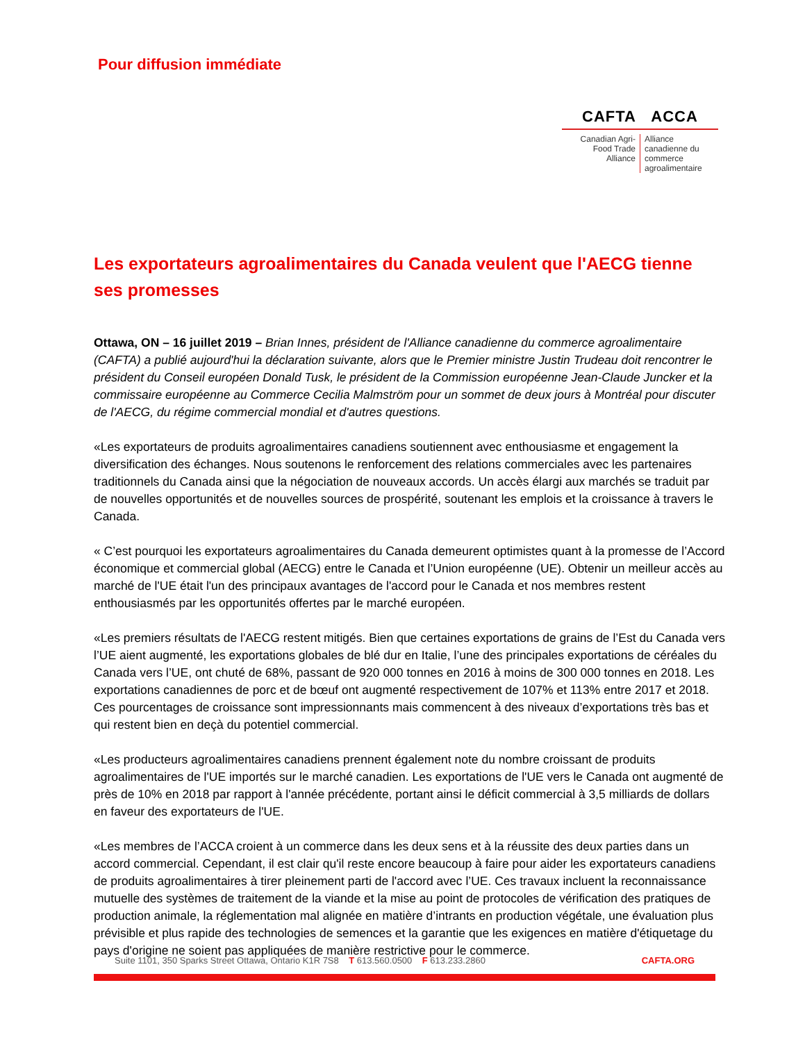Pour diffusion immédiate
CAFTA ACCA
Canadian Agri-Food Trade Alliance
Alliance canadienne du commerce agroalimentaire
Les exportateurs agroalimentaires du Canada veulent que l'AECG tienne ses promesses
Ottawa, ON – 16 juillet 2019 – Brian Innes, président de l'Alliance canadienne du commerce agroalimentaire (CAFTA) a publié aujourd'hui la déclaration suivante, alors que le Premier ministre Justin Trudeau doit rencontrer le président du Conseil européen Donald Tusk, le président de la Commission européenne Jean-Claude Juncker et la commissaire européenne au Commerce Cecilia Malmström pour un sommet de deux jours à Montréal pour discuter de l'AECG, du régime commercial mondial et d'autres questions.
«Les exportateurs de produits agroalimentaires canadiens soutiennent avec enthousiasme et engagement la diversification des échanges. Nous soutenons le renforcement des relations commerciales avec les partenaires traditionnels du Canada ainsi que la négociation de nouveaux accords. Un accès élargi aux marchés se traduit par de nouvelles opportunités et de nouvelles sources de prospérité, soutenant les emplois et la croissance à travers le Canada.
« C’est pourquoi les exportateurs agroalimentaires du Canada demeurent optimistes quant à la promesse de l’Accord économique et commercial global (AECG) entre le Canada et l’Union européenne (UE). Obtenir un meilleur accès au marché de l'UE était l'un des principaux avantages de l'accord pour le Canada et nos membres restent enthousiasmés par les opportunités offertes par le marché européen.
«Les premiers résultats de l'AECG restent mitigés. Bien que certaines exportations de grains de l’Est du Canada vers l’UE aient augmenté, les exportations globales de blé dur en Italie, l’une des principales exportations de céréales du Canada vers l’UE, ont chuté de 68%, passant de 920 000 tonnes en 2016 à moins de 300 000 tonnes en 2018. Les exportations canadiennes de porc et de bœuf ont augmenté respectivement de 107% et 113% entre 2017 et 2018. Ces pourcentages de croissance sont impressionnants mais commencent à des niveaux d’exportations très bas et qui restent bien en deçà du potentiel commercial.
«Les producteurs agroalimentaires canadiens prennent également note du nombre croissant de produits agroalimentaires de l'UE importés sur le marché canadien. Les exportations de l'UE vers le Canada ont augmenté de près de 10% en 2018 par rapport à l'année précédente, portant ainsi le déficit commercial à 3,5 milliards de dollars en faveur des exportateurs de l'UE.
«Les membres de l’ACCA croient à un commerce dans les deux sens et à la réussite des deux parties dans un accord commercial. Cependant, il est clair qu'il reste encore beaucoup à faire pour aider les exportateurs canadiens de produits agroalimentaires à tirer pleinement parti de l'accord avec l’UE. Ces travaux incluent la reconnaissance mutuelle des systèmes de traitement de la viande et la mise au point de protocoles de vérification des pratiques de production animale, la réglementation mal alignée en matière d’intrants en production végétale, une évaluation plus prévisible et plus rapide des technologies de semences et la garantie que les exigences en matière d'étiquetage du pays d'origine ne soient pas appliquées de manière restrictive pour le commerce.
Suite 1101, 350 Sparks Street Ottawa, Ontario K1R 7S8 T 613.560.0500 F 613.233.2860 CAFTA.ORG